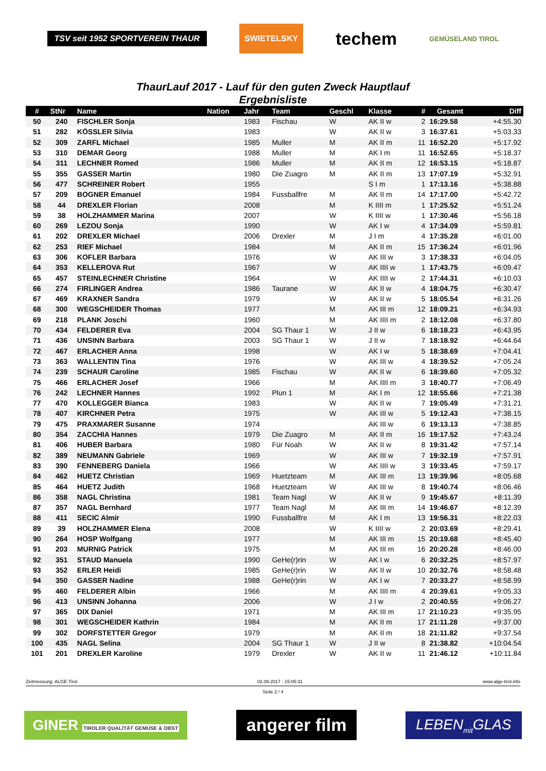TSV seit 1952 SPORTVEREIN THAUR
SWIETELSKY
techem
GEMÜSELAND TIROL
ThaurLauf 2017 - Lauf für den guten Zweck Hauptlauf
Ergebnisliste
| # | StNr | Name | Nation | Jahr | Team | Geschl | Klasse | # | Gesamt | Diff |
| --- | --- | --- | --- | --- | --- | --- | --- | --- | --- | --- |
| 50 | 240 | FISCHLER Sonja | | 1983 | Fischau | W | AK II w | 2 | 16:29.58 | +4:55.30 |
| 51 | 282 | KÖSSLER Silvia | | 1983 | | W | AK II w | 3 | 16:37.61 | +5:03.33 |
| 52 | 309 | ZARFL Michael | | 1985 | Muller | M | AK II m | 11 | 16:52.20 | +5:17.92 |
| 53 | 310 | DEMAR Georg | | 1988 | Muller | M | AK I m | 11 | 16:52.65 | +5:18.37 |
| 54 | 311 | LECHNER Romed | | 1986 | Muller | M | AK II m | 12 | 16:53.15 | +5:18.87 |
| 55 | 355 | GASSER Martin | | 1980 | Die Zuagro | M | AK II m | 13 | 17:07.19 | +5:32.91 |
| 56 | 477 | SCHREINER Robert | | 1955 | | | S I m | 1 | 17:13.16 | +5:38.88 |
| 57 | 209 | BOGNER Emanuel | | 1984 | Fussballfre | M | AK II m | 14 | 17:17.00 | +5:42.72 |
| 58 | 44 | DREXLER Florian | | 2008 | | M | K IIII m | 1 | 17:25.52 | +5:51.24 |
| 59 | 38 | HOLZHAMMER Marina | | 2007 | | W | K IIII w | 1 | 17:30.46 | +5:56.18 |
| 60 | 269 | LEZOU Sonja | | 1990 | | W | AK I w | 4 | 17:34.09 | +5:59.81 |
| 61 | 202 | DREXLER Michael | | 2006 | Drexler | M | J I m | 4 | 17:35.28 | +6:01.00 |
| 62 | 253 | RIEF Michael | | 1984 | | M | AK II m | 15 | 17:36.24 | +6:01.96 |
| 63 | 306 | KOFLER Barbara | | 1976 | | W | AK III w | 3 | 17:38.33 | +6:04.05 |
| 64 | 353 | KELLEROVA Rut | | 1967 | | W | AK IIII w | 1 | 17:43.75 | +6:09.47 |
| 65 | 457 | STEINLECHNER Christine | | 1964 | | W | AK IIII w | 2 | 17:44.31 | +6:10.03 |
| 66 | 274 | FIRLINGER Andrea | | 1986 | Taurane | W | AK II w | 4 | 18:04.75 | +6:30.47 |
| 67 | 469 | KRAXNER Sandra | | 1979 | | W | AK II w | 5 | 18:05.54 | +6:31.26 |
| 68 | 300 | WEGSCHEIDER Thomas | | 1977 | | M | AK III m | 12 | 18:09.21 | +6:34.93 |
| 69 | 218 | PLANK Joschi | | 1960 | | M | AK IIII m | 2 | 18:12.08 | +6:37.80 |
| 70 | 434 | FELDERER Eva | | 2004 | SG Thaur 1 | W | J II w | 6 | 18:18.23 | +6:43.95 |
| 71 | 436 | UNSINN Barbara | | 2003 | SG Thaur 1 | W | J II w | 7 | 18:18.92 | +6:44.64 |
| 72 | 467 | ERLACHER Anna | | 1998 | | W | AK I w | 5 | 18:38.69 | +7:04.41 |
| 73 | 363 | WALLENTIN Tina | | 1976 | | W | AK III w | 4 | 18:39.52 | +7:05.24 |
| 74 | 239 | SCHAUR Caroline | | 1985 | Fischau | W | AK II w | 6 | 18:39.60 | +7:05.32 |
| 75 | 466 | ERLACHER Josef | | 1966 | | M | AK IIII m | 3 | 18:40.77 | +7:06.49 |
| 76 | 242 | LECHNER Hannes | | 1992 | Plun 1 | M | AK I m | 12 | 18:55.66 | +7:21.38 |
| 77 | 470 | KOLLEGGER Bianca | | 1983 | | W | AK II w | 7 | 19:05.49 | +7:31.21 |
| 78 | 407 | KIRCHNER Petra | | 1975 | | W | AK III w | 5 | 19:12.43 | +7:38.15 |
| 79 | 475 | PRAXMARER Susanne | | 1974 | | | AK III w | 6 | 19:13.13 | +7:38.85 |
| 80 | 354 | ZACCHIA Hannes | | 1979 | Die Zuagro | M | AK II m | 16 | 19:17.52 | +7:43.24 |
| 81 | 406 | HUBER Barbara | | 1980 | Für Noah | W | AK II w | 8 | 19:31.42 | +7:57.14 |
| 82 | 389 | NEUMANN Gabriele | | 1969 | | W | AK III w | 7 | 19:32.19 | +7:57.91 |
| 83 | 390 | FENNEBERG Daniela | | 1966 | | W | AK IIII w | 3 | 19:33.45 | +7:59.17 |
| 84 | 462 | HUETZ Christian | | 1969 | Huetzteam | M | AK III m | 13 | 19:39.96 | +8:05.68 |
| 85 | 464 | HUETZ Judith | | 1968 | Huetzteam | W | AK III w | 8 | 19:40.74 | +8:06.46 |
| 86 | 358 | NAGL Christina | | 1981 | Team Nagl | W | AK II w | 9 | 19:45.67 | +8:11.39 |
| 87 | 357 | NAGL Bernhard | | 1977 | Team Nagl | M | AK III m | 14 | 19:46.67 | +8:12.39 |
| 88 | 411 | SECIC Almir | | 1990 | Fussballfre | M | AK I m | 13 | 19:56.31 | +8:22.03 |
| 89 | 39 | HOLZHAMMER Elena | | 2008 | | W | K IIII w | 2 | 20:03.69 | +8:29.41 |
| 90 | 264 | HOSP Wolfgang | | 1977 | | M | AK III m | 15 | 20:19.68 | +8:45.40 |
| 91 | 203 | MURNIG Patrick | | 1975 | | M | AK III m | 16 | 20:20.28 | +8:46.00 |
| 92 | 351 | STAUD Manuela | | 1990 | GeHe(r)rin | W | AK I w | 6 | 20:32.25 | +8:57.97 |
| 93 | 352 | ERLER Heidi | | 1985 | GeHe(r)rin | W | AK II w | 10 | 20:32.76 | +8:58.48 |
| 94 | 350 | GASSER Nadine | | 1988 | GeHe(r)rin | W | AK I w | 7 | 20:33.27 | +8:58.99 |
| 95 | 460 | FELDERER Albin | | 1966 | | M | AK IIII m | 4 | 20:39.61 | +9:05.33 |
| 96 | 413 | UNSINN Johanna | | 2006 | | W | J I w | 2 | 20:40.55 | +9:06.27 |
| 97 | 365 | DIX Daniel | | 1971 | | M | AK III m | 17 | 21:10.23 | +9:35.95 |
| 98 | 301 | WEGSCHEIDER Kathrin | | 1984 | | M | AK II m | 17 | 21:11.28 | +9:37.00 |
| 99 | 302 | DORFSTETTER Gregor | | 1979 | | M | AK II m | 18 | 21:11.82 | +9:37.54 |
| 100 | 435 | NAGL Selina | | 2004 | SG Thaur 1 | W | J II w | 8 | 21:38.82 | +10:04.54 |
| 101 | 201 | DREXLER Karoline | | 1979 | Drexler | W | AK II w | 11 | 21:46.12 | +10:11.84 |
Zeitmessung: ALGE-Tirol 02.09.2017 - 15:05:31 www.alge-tirol.info
Seite 2 / 4
GINER TIROLER QUALITÄT GEMÜSE & OBST
angerer film
LEBEN<sub>mit</sub>GLAS